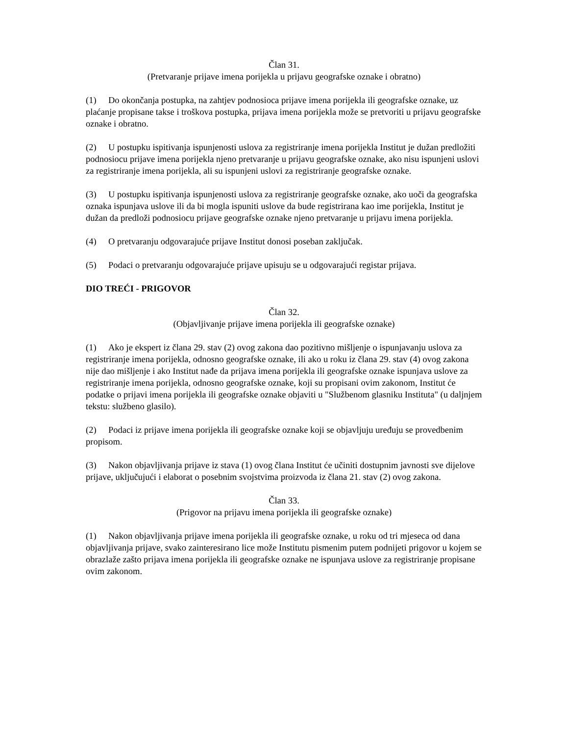Član 31.
(Pretvaranje prijave imena porijekla u prijavu geografske oznake i obratno)
(1) Do okončanja postupka, na zahtjev podnosioca prijave imena porijekla ili geografske oznake, uz plaćanje propisane takse i troškova postupka, prijava imena porijekla može se pretvoriti u prijavu geografske oznake i obratno.
(2) U postupku ispitivanja ispunjenosti uslova za registriranje imena porijekla Institut je dužan predložiti podnosiocu prijave imena porijekla njeno pretvaranje u prijavu geografske oznake, ako nisu ispunjeni uslovi za registriranje imena porijekla, ali su ispunjeni uslovi za registriranje geografske oznake.
(3) U postupku ispitivanja ispunjenosti uslova za registriranje geografske oznake, ako uoči da geografska oznaka ispunjava uslove ili da bi mogla ispuniti uslove da bude registrirana kao ime porijekla, Institut je dužan da predloži podnosiocu prijave geografske oznake njeno pretvaranje u prijavu imena porijekla.
(4) O pretvaranju odgovarajuće prijave Institut donosi poseban zaključak.
(5) Podaci o pretvaranju odgovarajuće prijave upisuju se u odgovarajući registar prijava.
DIO TREĆI - PRIGOVOR
Član 32.
(Objavljivanje prijave imena porijekla ili geografske oznake)
(1) Ako je ekspert iz člana 29. stav (2) ovog zakona dao pozitivno mišljenje o ispunjavanju uslova za registriranje imena porijekla, odnosno geografske oznake, ili ako u roku iz člana 29. stav (4) ovog zakona nije dao mišljenje i ako Institut nađe da prijava imena porijekla ili geografske oznake ispunjava uslove za registriranje imena porijekla, odnosno geografske oznake, koji su propisani ovim zakonom, Institut će podatke o prijavi imena porijekla ili geografske oznake objaviti u "Službenom glasniku Instituta" (u daljnjem tekstu: službeno glasilo).
(2) Podaci iz prijave imena porijekla ili geografske oznake koji se objavljuju uređuju se provedbenim propisom.
(3) Nakon objavljivanja prijave iz stava (1) ovog člana Institut će učiniti dostupnim javnosti sve dijelove prijave, uključujući i elaborat o posebnim svojstvima proizvoda iz člana 21. stav (2) ovog zakona.
Član 33.
(Prigovor na prijavu imena porijekla ili geografske oznake)
(1) Nakon objavljivanja prijave imena porijekla ili geografske oznake, u roku od tri mjeseca od dana objavljivanja prijave, svako zainteresirano lice može Institutu pismenim putem podnijeti prigovor u kojem se obrazlaže zašto prijava imena porijekla ili geografske oznake ne ispunjava uslove za registriranje propisane ovim zakonom.